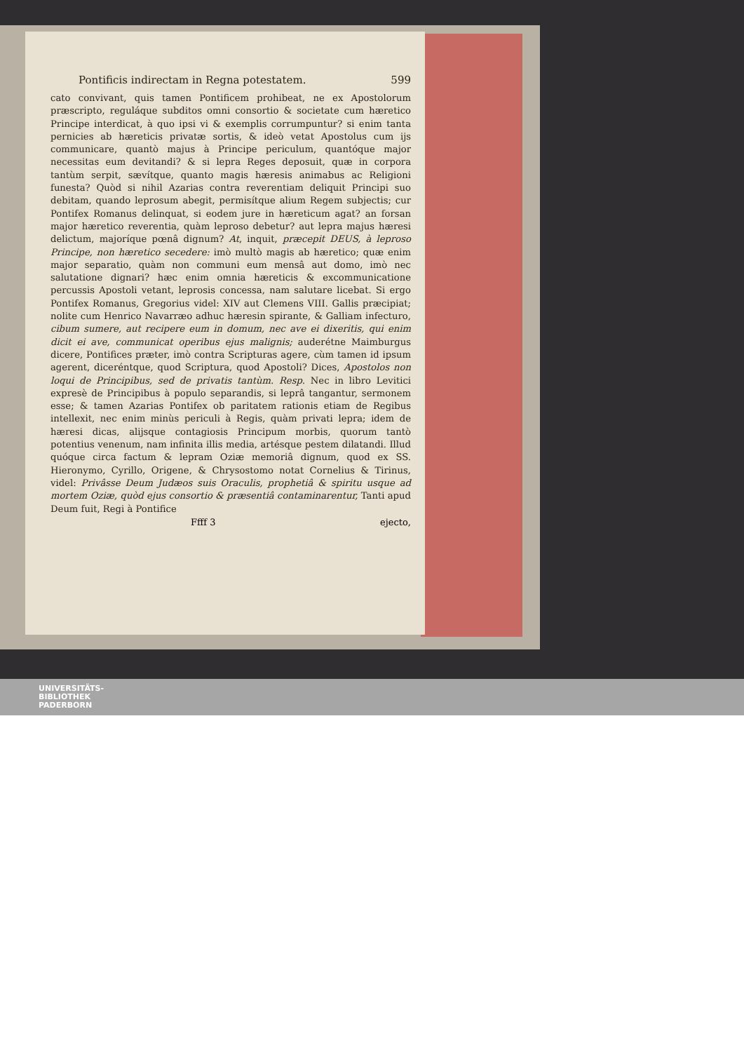Pontificis indirectam in Regna potestatem. 599
cato convivant, quis tamen Pontificem prohibeat, ne ex Apostolorum præscripto, reguláque subditos omni consortio & societate cum hæretico Principe interdicat, à quo ipsi vi & exemplis corrumpuntur? si enim tanta pernicies ab hæreticis privatæ sortis, & ideò vetat Apostolus cum ijs communicare, quantò majus à Principe periculum, quantóque major necessitas eum devitandi? & si lepra Reges deposuit, quæ in corpora tantùm serpit, sævítque, quanto magis hæresis animabus ac Religioni funesta? Quòd si nihil Azarias contra reverentiam deliquit Principi suo debitam, quando leprosum abegit, permisítque alium Regem subjectis; cur Pontifex Romanus delinquat, si eodem jure in hæreticum agat? an forsan major hæretico reverentia, quàm leproso debetur? aut lepra majus hæresi delictum, majoríque pœnâ dignum? At, inquit, præcepit DEUS, à leproso Principe, non hæretico secedere: imò multò magis ab hæretico; quæ enim major separatio, quàm non communi eum mensâ aut domo, imò nec salutatione dignari? hæc enim omnia hæreticis & excommunicatione percussis Apostoli vetant, leprosis concessa, nam salutare licebat. Si ergo Pontifex Romanus, Gregorius videl: XIV aut Clemens VIII. Gallis præcipiat; nolite cum Henrico Navarræo adhuc hæresin spirante, & Galliam infecturo, cibum sumere, aut recipere eum in domum, nec ave ei dixeritis, qui enim dicit ei ave, communicat operibus ejus malignis; auderétne Maimburgus dicere, Pontifices præter, imò contra Scripturas agere, cùm tamen id ipsum agerent, diceréntque, quod Scriptura, quod Apostoli? Dices, Apostolos non loqui de Principibus, sed de privatis tantùm. Resp. Nec in libro Levitici expresè de Principibus à populo separandis, si leprâ tangantur, sermonem esse; & tamen Azarias Pontifex ob paritatem rationis etiam de Regibus intellexit, nec enim minùs periculi à Regis, quàm privati lepra; idem de hæresi dicas, alijsque contagiosis Principum morbis, quorum tantò potentius venenum, nam infinita illis media, artésque pestem dilatandi. Illud quóque circa factum & lepram Oziæ memoriâ dignum, quod ex SS. Hieronymo, Cyrillo, Origene, & Chrysostomo notat Cornelius & Tirinus, videl: Privâsse Deum Judæos suis Oraculis, prophetiâ & spiritu usque ad mortem Oziæ, quòd ejus consortio & præsentiâ contaminarentur, Tanti apud Deum fuit, Regi à Pontifice
Ffff 3 ejecto,
UNIVERSITÄTS-
BIBLIOTHEK
PADERBORN